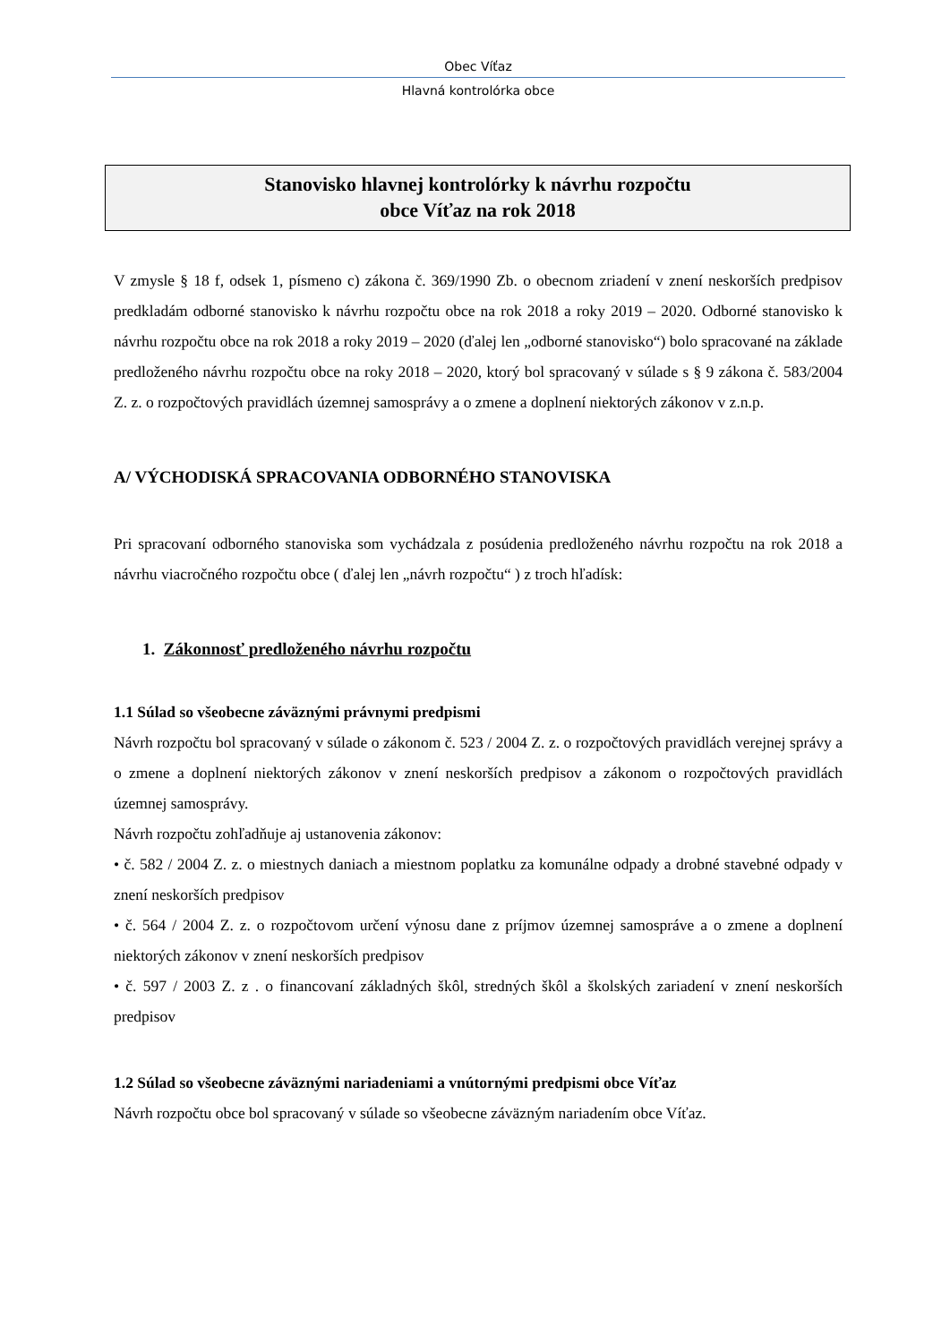Obec Víťaz
Hlavná kontrolórka obce
Stanovisko hlavnej kontrolórky k návrhu rozpočtu
obce Víťaz na rok 2018
V zmysle § 18 f, odsek 1, písmeno c) zákona č. 369/1990 Zb. o obecnom zriadení v znení neskorších predpisov predkladám odborné stanovisko k návrhu rozpočtu obce na rok 2018 a roky 2019 – 2020. Odborné stanovisko k návrhu rozpočtu obce na rok 2018 a roky 2019 – 2020 (ďalej len „odborné stanovisko“) bolo spracované na základe predloženého návrhu rozpočtu obce na roky 2018 – 2020, ktorý bol spracovaný v súlade s § 9 zákona č. 583/2004 Z. z. o rozpočtových pravidlách územnej samosprávy a o zmene a doplnení niektorých zákonov v z.n.p.
A/ VÝCHODISKÁ SPRACOVANIA ODBORNÉHO STANOVISKA
Pri spracovaní odborného stanoviska som vychádzala z posúdenia predloženého návrhu rozpočtu na rok 2018 a návrhu viacročného rozpočtu obce ( ďalej len „návrh rozpočtu“ ) z troch hľadísk:
1. Zákonnosť predloženého návrhu rozpočtu
1.1 Súlad so všeobecne záväznými právnymi predpismi
Návrh rozpočtu bol spracovaný v súlade o zákonom č. 523 / 2004 Z. z. o rozpočtových pravidlách verejnej správy a o zmene a doplnení niektorých zákonov v znení neskorších predpisov a zákonom o rozpočtových pravidlách územnej samosprávy.
Návrh rozpočtu zohľadňuje aj ustanovenia zákonov:
• č. 582 / 2004 Z. z. o miestnych daniach a miestnom poplatku za komunálne odpady a drobné stavebné odpady v znení neskorších predpisov
• č. 564 / 2004 Z. z. o rozpočtovom určení výnosu dane z príjmov územnej samospráve a o zmene a doplnení niektorých zákonov v znení neskorších predpisov
• č. 597 / 2003 Z. z . o financovaní základných škôl, stredných škôl a školských zariadení v znení neskorších predpisov
1.2 Súlad so všeobecne záväznými nariadeniami a vnútornými predpismi obce Víťaz
Návrh rozpočtu obce bol spracovaný v súlade so všeobecne záväzným nariadením obce Víťaz.